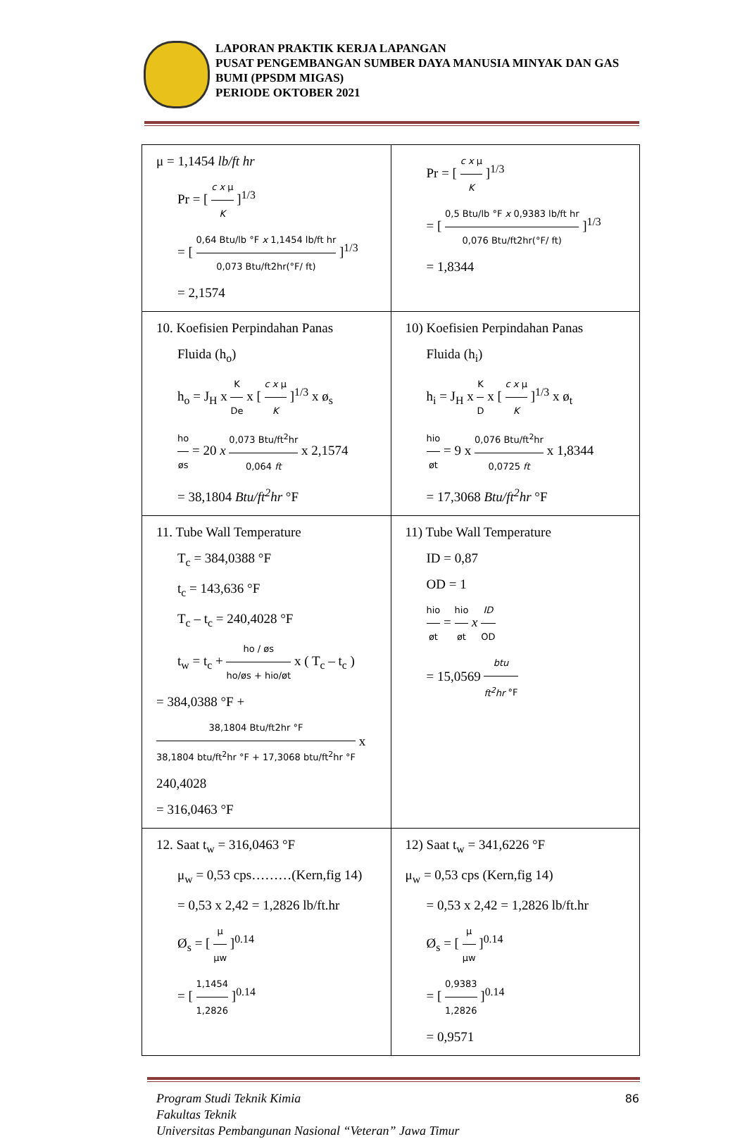LAPORAN PRAKTIK KERJA LAPANGAN
PUSAT PENGEMBANGAN SUMBER DAYA MANUSIA MINYAK DAN GAS BUMI (PPSDM MIGAS)
PERIODE OKTOBER 2021
| μ = 1,1454 lb/ft hr Pr = [ c x μ K ]<sup>1/3</sup> = [ 0,64 Btu/lb °F x 1,1454 lb/ft hr 0,073 Btu/ft2hr(°F/ ft) ]<sup>1/3</sup> = 2,1574 | Pr = [ c x μ K ]<sup>1/3</sup> = [ 0,5 Btu/lb °F x 0,9383 lb/ft hr 0,076 Btu/ft2hr(°F/ ft) ]<sup>1/3</sup> = 1,8344 |
| 10. Koefisien Perpindahan Panas Fluida (h<sub>o</sub>) h<sub>o</sub> = J<sub>H</sub> x K De x [ c x μ K ]<sup>1/3</sup> x ø<sub>s</sub> ho øs = 20 x 0,073 Btu/ft<sup>2</sup>hr 0,064 ft x 2,1574 = 38,1804 Btu/ft<sup>2</sup>hr °F | 10) Koefisien Perpindahan Panas Fluida (h<sub>i</sub>) h<sub>i</sub> = J<sub>H</sub> x K D x [ c x μ K ]<sup>1/3</sup> x ø<sub>t</sub> hio øt = 9 x 0,076 Btu/ft<sup>2</sup>hr 0,0725 ft x 1,8344 = 17,3068 Btu/ft<sup>2</sup>hr °F |
| 11. Tube Wall Temperature T<sub>c</sub> = 384,0388 °F t<sub>c</sub> = 143,636 °F T<sub>c</sub> – t<sub>c</sub> = 240,4028 °F t<sub>w</sub> = t<sub>c</sub> + ho / øs ho/øs + hio/øt x ( T<sub>c</sub> – t<sub>c</sub> ) = 384,0388 °F + 38,1804 Btu/ft2hr °F 38,1804 btu/ft<sup>2</sup>hr °F + 17,3068 btu/ft<sup>2</sup>hr °F x 240,4028 = 316,0463 °F | 11) Tube Wall Temperature ID = 0,87 OD = 1 hio øt = hio øt x ID OD = 15,0569 btu ft<sup>2</sup>hr °F |
| 12. Saat t<sub>w</sub> = 316,0463 °F μ<sub>w</sub> = 0,53 cps………(Kern,fig 14) = 0,53 x 2,42 = 1,2826 lb/ft.hr Ø<sub>s</sub> = [ μ μw ]<sup>0.14</sup> = [ 1,1454 1,2826 ]<sup>0.14</sup> | 12) Saat t<sub>w</sub> = 341,6226 °F μ<sub>w</sub> = 0,53 cps (Kern,fig 14) = 0,53 x 2,42 = 1,2826 lb/ft.hr Ø<sub>s</sub> = [ μ μw ]<sup>0.14</sup> = [ 0,9383 1,2826 ]<sup>0.14</sup> = 0,9571 |
Program Studi Teknik Kimia
Fakultas Teknik
Universitas Pembangunan Nasional “Veteran” Jawa Timur
86